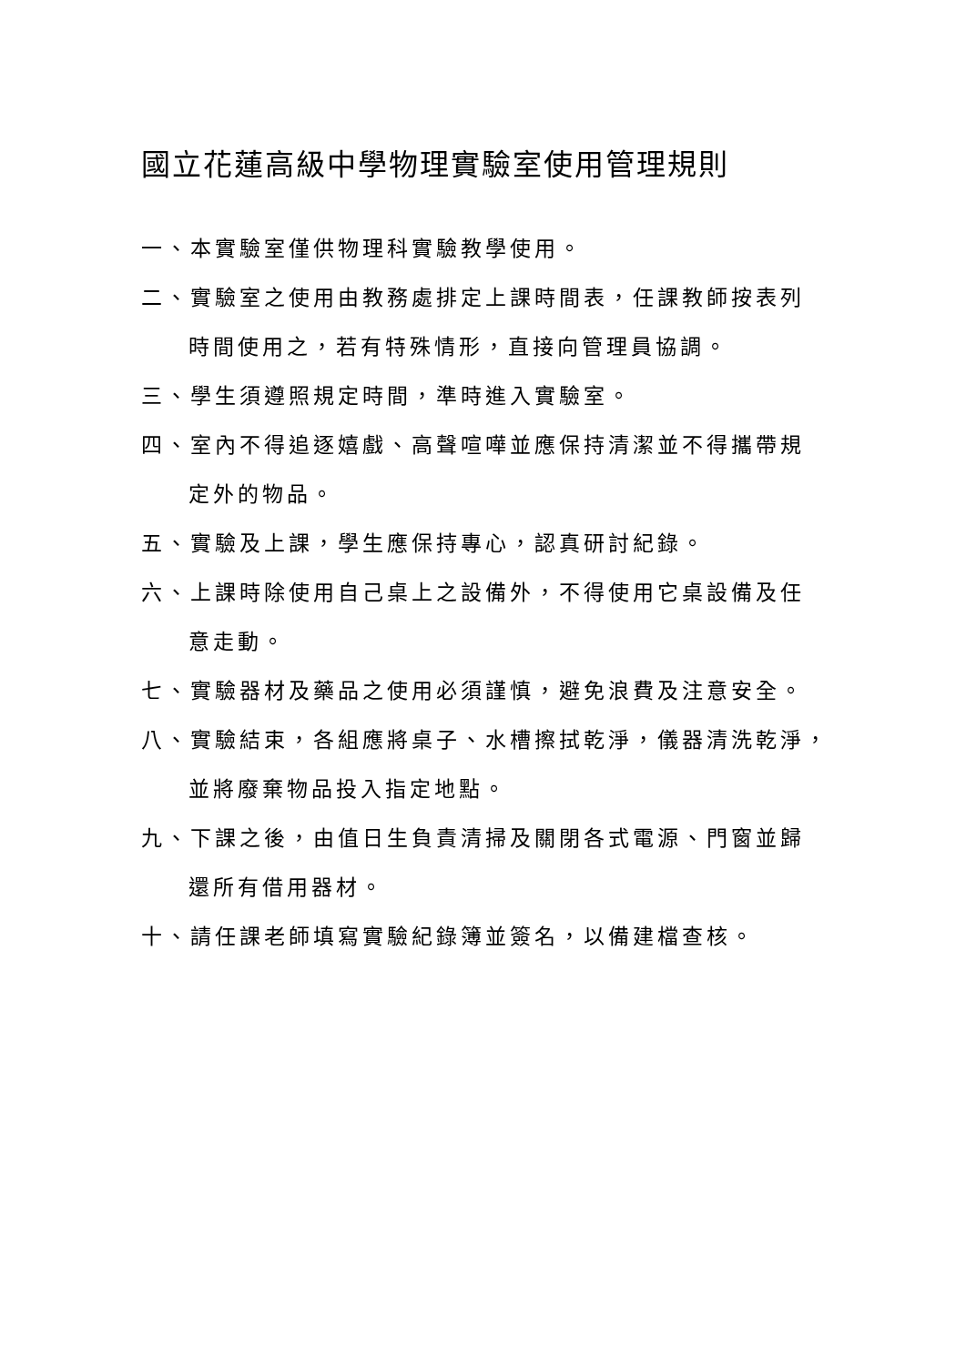國立花蓮高級中學物理實驗室使用管理規則
一、本實驗室僅供物理科實驗教學使用。
二、實驗室之使用由教務處排定上課時間表，任課教師按表列
時間使用之，若有特殊情形，直接向管理員協調。
三、學生須遵照規定時間，準時進入實驗室。
四、室內不得追逐嬉戲、高聲喧嘩並應保持清潔並不得攜帶規
定外的物品。
五、實驗及上課，學生應保持專心，認真研討紀錄。
六、上課時除使用自己桌上之設備外，不得使用它桌設備及任
意走動。
七、實驗器材及藥品之使用必須謹慎，避免浪費及注意安全。
八、實驗結束，各組應將桌子、水槽擦拭乾淨，儀器清洗乾淨，
並將廢棄物品投入指定地點。
九、下課之後，由值日生負責清掃及關閉各式電源、門窗並歸
還所有借用器材。
十、請任課老師填寫實驗紀錄簿並簽名，以備建檔查核。